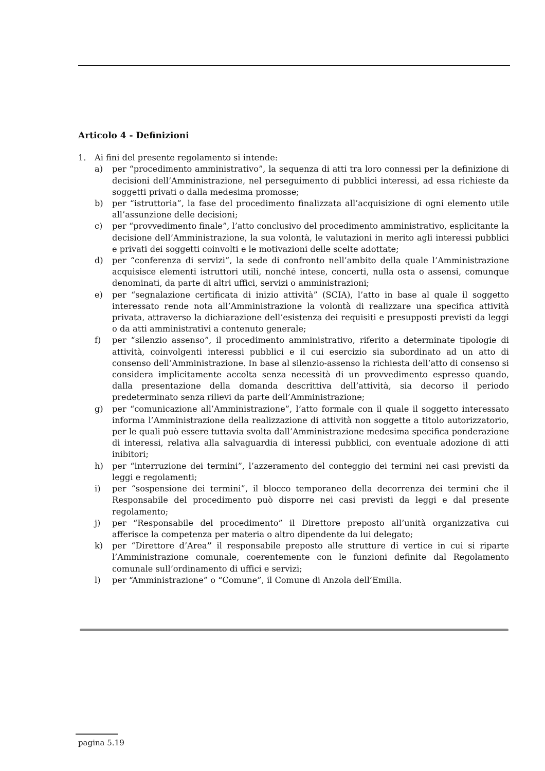Articolo 4 - Definizioni
1. Ai fini del presente regolamento si intende:
a) per “procedimento amministrativo”, la sequenza di atti tra loro connessi per la definizione di decisioni dell’Amministrazione, nel perseguimento di pubblici interessi, ad essa richieste da soggetti privati o dalla medesima promosse;
b) per “istruttoria”, la fase del procedimento finalizzata all’acquisizione di ogni elemento utile all’assunzione delle decisioni;
c) per “provvedimento finale”, l’atto conclusivo del procedimento amministrativo, esplicitante la decisione dell’Amministrazione, la sua volontà, le valutazioni in merito agli interessi pubblici e privati dei soggetti coinvolti e le motivazioni delle scelte adottate;
d) per “conferenza di servizi”, la sede di confronto nell’ambito della quale l’Amministrazione acquisisce elementi istruttori utili, nonché intese, concerti, nulla osta o assensi, comunque denominati, da parte di altri uffici, servizi o amministrazioni;
e) per “segnalazione certificata di inizio attività” (SCIA), l’atto in base al quale il soggetto interessato rende nota all’Amministrazione la volontà di realizzare una specifica attività privata, attraverso la dichiarazione dell’esistenza dei requisiti e presupposti previsti da leggi o da atti amministrativi a contenuto generale;
f) per “silenzio assenso”, il procedimento amministrativo, riferito a determinate tipologie di attività, coinvolgenti interessi pubblici e il cui esercizio sia subordinato ad un atto di consenso dell’Amministrazione. In base al silenzio-assenso la richiesta dell’atto di consenso si considera implicitamente accolta senza necessità di un provvedimento espresso quando, dalla presentazione della domanda descrittiva dell’attività, sia decorso il periodo predeterminato senza rilievi da parte dell’Amministrazione;
g) per “comunicazione all’Amministrazione”, l’atto formale con il quale il soggetto interessato informa l’Amministrazione della realizzazione di attività non soggette a titolo autorizzatorio, per le quali può essere tuttavia svolta dall’Amministrazione medesima specifica ponderazione di interessi, relativa alla salvaguardia di interessi pubblici, con eventuale adozione di atti inibitori;
h) per “interruzione dei termini”, l’azzeramento del conteggio dei termini nei casi previsti da leggi e regolamenti;
i) per “sospensione dei termini”, il blocco temporaneo della decorrenza dei termini che il Responsabile del procedimento può disporre nei casi previsti da leggi e dal presente regolamento;
j) per “Responsabile del procedimento” il Direttore preposto all’unità organizzativa cui afferisce la competenza per materia o altro dipendente da lui delegato;
k) per “Direttore d’Area” il responsabile preposto alle strutture di vertice in cui si riparte l’Amministrazione comunale, coerentemente con le funzioni definite dal Regolamento comunale sull’ordinamento di uffici e servizi;
l) per “Amministrazione” o “Comune”, il Comune di Anzola dell’Emilia.
pagina 5.19